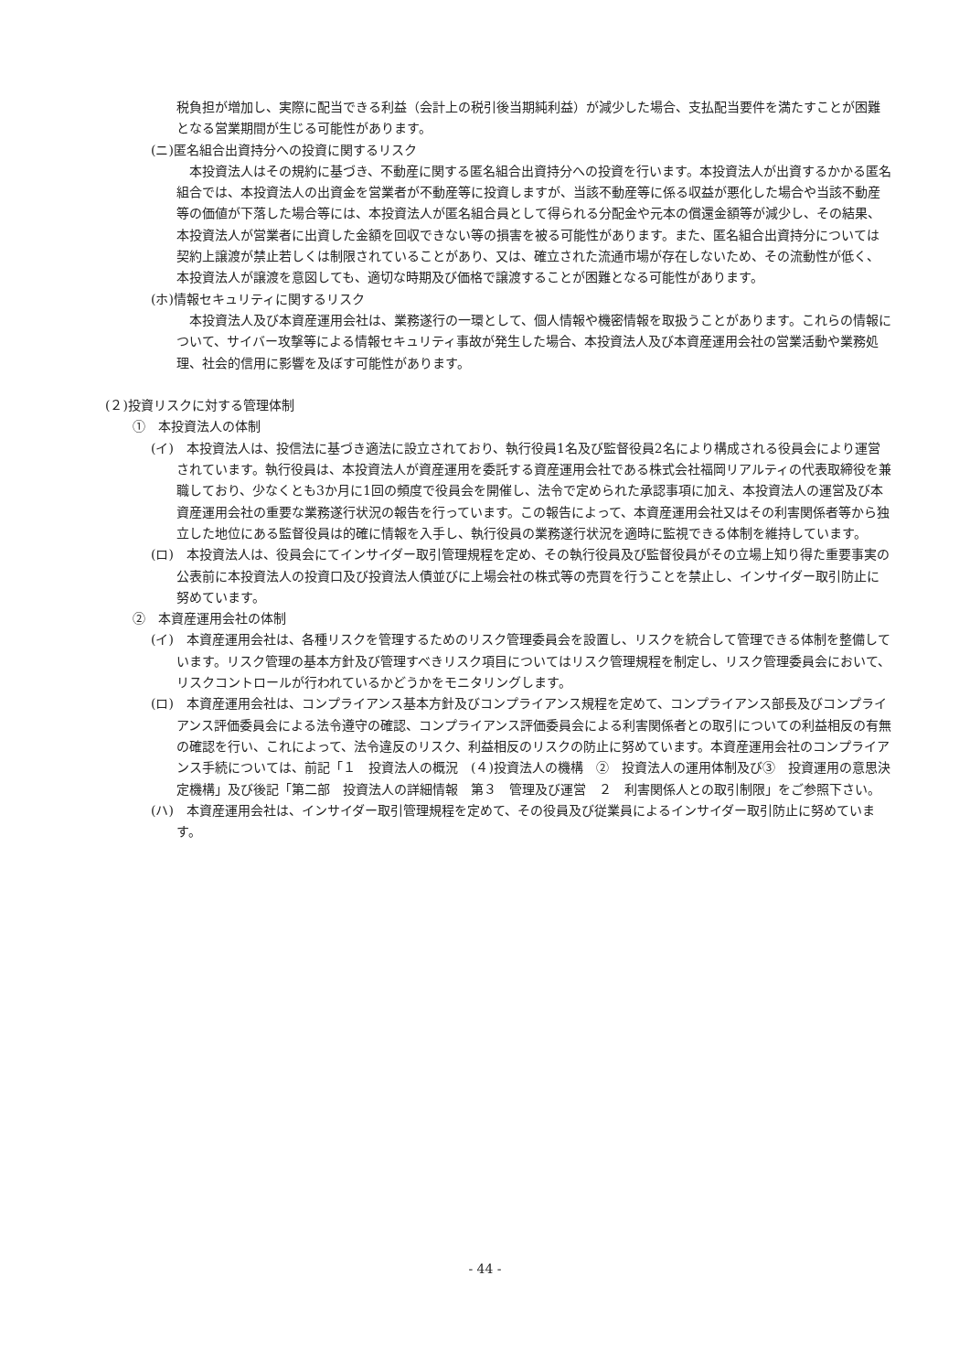税負担が増加し、実際に配当できる利益（会計上の税引後当期純利益）が減少した場合、支払配当要件を満たすことが困難となる営業期間が生じる可能性があります。
(ニ)匿名組合出資持分への投資に関するリスク
　本投資法人はその規約に基づき、不動産に関する匿名組合出資持分への投資を行います。本投資法人が出資するかかる匿名組合では、本投資法人の出資金を営業者が不動産等に投資しますが、当該不動産等に係る収益が悪化した場合や当該不動産等の価値が下落した場合等には、本投資法人が匿名組合員として得られる分配金や元本の償還金額等が減少し、その結果、本投資法人が営業者に出資した金額を回収できない等の損害を被る可能性があります。また、匿名組合出資持分については契約上譲渡が禁止若しくは制限されていることがあり、又は、確立された流通市場が存在しないため、その流動性が低く、本投資法人が譲渡を意図しても、適切な時期及び価格で譲渡することが困難となる可能性があります。
(ホ)情報セキュリティに関するリスク
　本投資法人及び本資産運用会社は、業務遂行の一環として、個人情報や機密情報を取扱うことがあります。これらの情報について、サイバー攻撃等による情報セキュリティ事故が発生した場合、本投資法人及び本資産運用会社の営業活動や業務処理、社会的信用に影響を及ぼす可能性があります。
(２)投資リスクに対する管理体制
①　本投資法人の体制
(イ)　本投資法人は、投信法に基づき適法に設立されており、執行役員1名及び監督役員2名により構成される役員会により運営されています。執行役員は、本投資法人が資産運用を委託する資産運用会社である株式会社福岡リアルティの代表取締役を兼職しており、少なくとも3か月に1回の頻度で役員会を開催し、法令で定められた承認事項に加え、本投資法人の運営及び本資産運用会社の重要な業務遂行状況の報告を行っています。この報告によって、本資産運用会社又はその利害関係者等から独立した地位にある監督役員は的確に情報を入手し、執行役員の業務遂行状況を適時に監視できる体制を維持しています。
(ロ)　本投資法人は、役員会にてインサイダー取引管理規程を定め、その執行役員及び監督役員がその立場上知り得た重要事実の公表前に本投資法人の投資口及び投資法人債並びに上場会社の株式等の売買を行うことを禁止し、インサイダー取引防止に努めています。
②　本資産運用会社の体制
(イ)　本資産運用会社は、各種リスクを管理するためのリスク管理委員会を設置し、リスクを統合して管理できる体制を整備しています。リスク管理の基本方針及び管理すべきリスク項目についてはリスク管理規程を制定し、リスク管理委員会において、リスクコントロールが行われているかどうかをモニタリングします。
(ロ)　本資産運用会社は、コンプライアンス基本方針及びコンプライアンス規程を定めて、コンプライアンス部長及びコンプライアンス評価委員会による法令遵守の確認、コンプライアンス評価委員会による利害関係者との取引についての利益相反の有無の確認を行い、これによって、法令違反のリスク、利益相反のリスクの防止に努めています。本資産運用会社のコンプライアンス手続については、前記「１　投資法人の概況　(４)投資法人の機構　②　投資法人の運用体制及び③　投資運用の意思決定機構」及び後記「第二部　投資法人の詳細情報　第３　管理及び運営　２　利害関係人との取引制限」をご参照下さい。
(ハ)　本資産運用会社は、インサイダー取引管理規程を定めて、その役員及び従業員によるインサイダー取引防止に努めています。
- 44 -